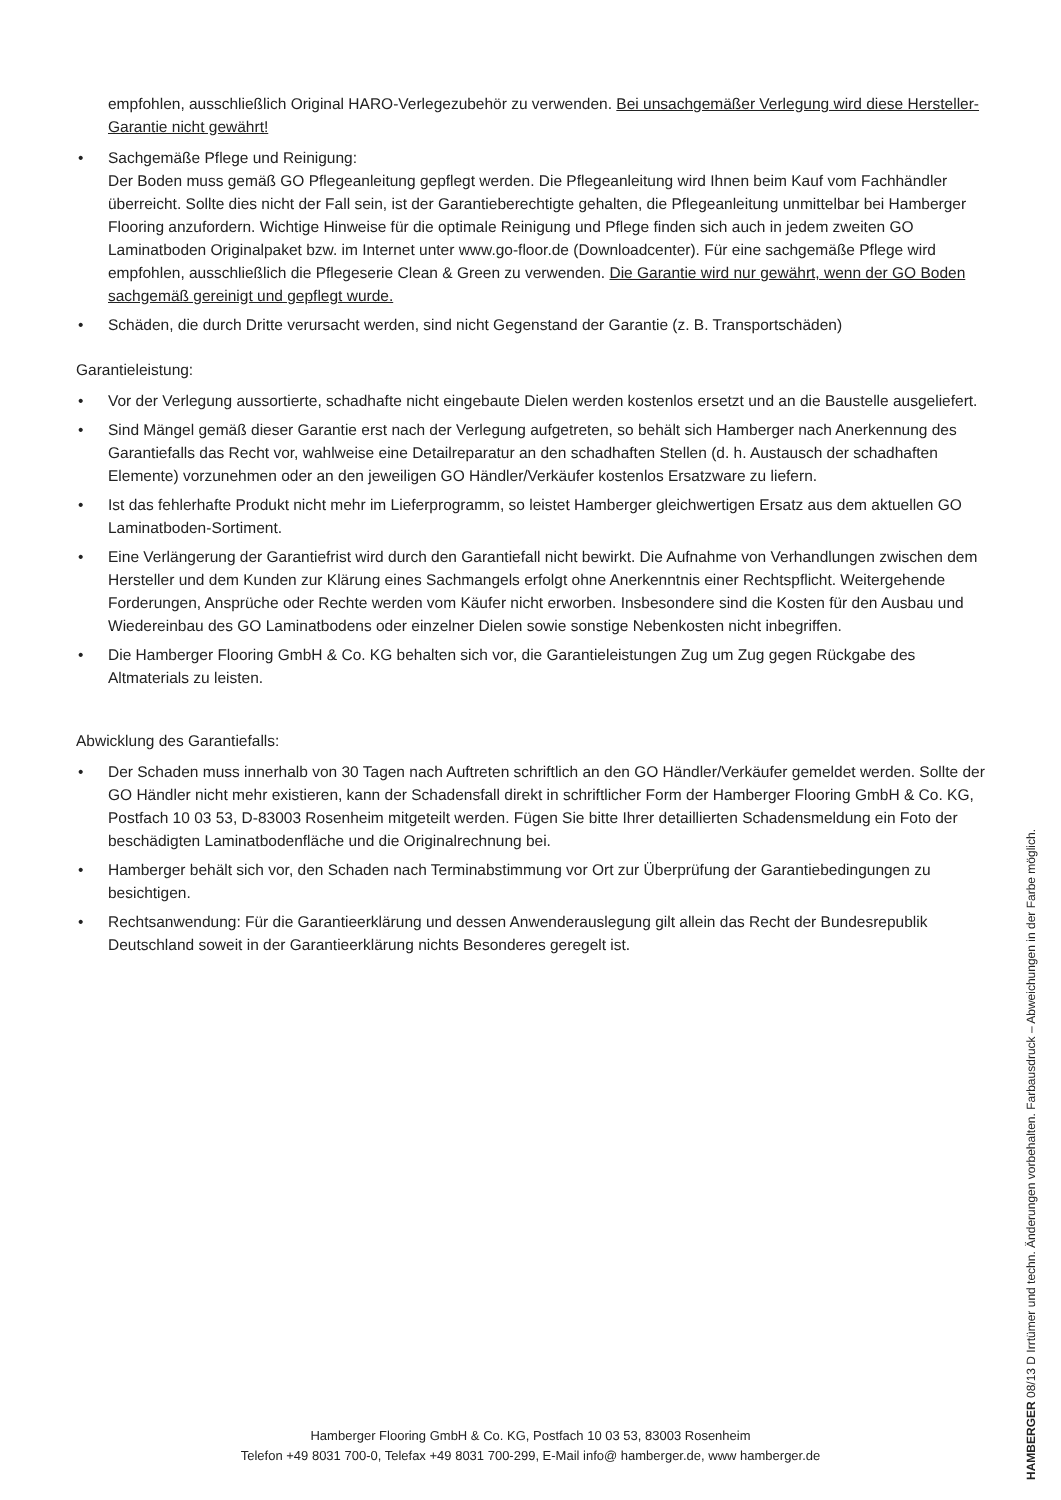empfohlen, ausschließlich Original HARO-Verlegezubehör zu verwenden. Bei unsachgemäßer Verlegung wird diese Hersteller-Garantie nicht gewährt!
• Sachgemäße Pflege und Reinigung:
Der Boden muss gemäß GO Pflegeanleitung gepflegt werden. Die Pflegeanleitung wird Ihnen beim Kauf vom Fachhändler überreicht. Sollte dies nicht der Fall sein, ist der Garantieberechtigte gehalten, die Pflegeanleitung unmittelbar bei Hamberger Flooring anzufordern. Wichtige Hinweise für die optimale Reinigung und Pflege finden sich auch in jedem zweiten GO Laminatboden Originalpaket bzw. im Internet unter www.go-floor.de (Downloadcenter). Für eine sachgemäße Pflege wird empfohlen, ausschließlich die Pflegeserie Clean & Green zu verwenden. Die Garantie wird nur gewährt, wenn der GO Boden sachgemäß gereinigt und gepflegt wurde.
• Schäden, die durch Dritte verursacht werden, sind nicht Gegenstand der Garantie (z. B. Transportschäden)
Garantieleistung:
• Vor der Verlegung aussortierte, schadhafte nicht eingebaute Dielen werden kostenlos ersetzt und an die Baustelle ausgeliefert.
• Sind Mängel gemäß dieser Garantie erst nach der Verlegung aufgetreten, so behält sich Hamberger nach Anerkennung des Garantiefalls das Recht vor, wahlweise eine Detailreparatur an den schadhaften Stellen (d. h. Austausch der schadhaften Elemente) vorzunehmen oder an den jeweiligen GO Händler/Verkäufer kostenlos Ersatzware zu liefern.
• Ist das fehlerhafte Produkt nicht mehr im Lieferprogramm, so leistet Hamberger gleichwertigen Ersatz aus dem aktuellen GO Laminatboden-Sortiment.
• Eine Verlängerung der Garantiefrist wird durch den Garantiefall nicht bewirkt. Die Aufnahme von Verhandlungen zwischen dem Hersteller und dem Kunden zur Klärung eines Sachmangels erfolgt ohne Anerkenntnis einer Rechtspflicht. Weitergehende Forderungen, Ansprüche oder Rechte werden vom Käufer nicht erworben. Insbesondere sind die Kosten für den Ausbau und Wiedereinbau des GO Laminatbodens oder einzelner Dielen sowie sonstige Nebenkosten nicht inbegriffen.
• Die Hamberger Flooring GmbH & Co. KG behalten sich vor, die Garantieleistungen Zug um Zug gegen Rückgabe des Altmaterials zu leisten.
Abwicklung des Garantiefalls:
• Der Schaden muss innerhalb von 30 Tagen nach Auftreten schriftlich an den GO Händler/Verkäufer gemeldet werden. Sollte der GO Händler nicht mehr existieren, kann der Schadensfall direkt in schriftlicher Form der Hamberger Flooring GmbH & Co. KG, Postfach 10 03 53, D-83003 Rosenheim mitgeteilt werden. Fügen Sie bitte Ihrer detaillierten Schadensmeldung ein Foto der beschädigten Laminatbodenfläche und die Originalrechnung bei.
• Hamberger behält sich vor, den Schaden nach Terminabstimmung vor Ort zur Überprüfung der Garantiebedingungen zu besichtigen.
• Rechtsanwendung: Für die Garantieerklärung und dessen Anwenderauslegung gilt allein das Recht der Bundesrepublik Deutschland soweit in der Garantieerklärung nichts Besonderes geregelt ist.
HAMBERGER 08/13 D Irrtümer und techn. Änderungen vorbehalten. Farbausdruck – Abweichungen in der Farbe möglich.
Hamberger Flooring GmbH & Co. KG, Postfach 10 03 53, 83003 Rosenheim
Telefon +49 8031 700-0, Telefax +49 8031 700-299, E-Mail info@ hamberger.de, www hamberger.de